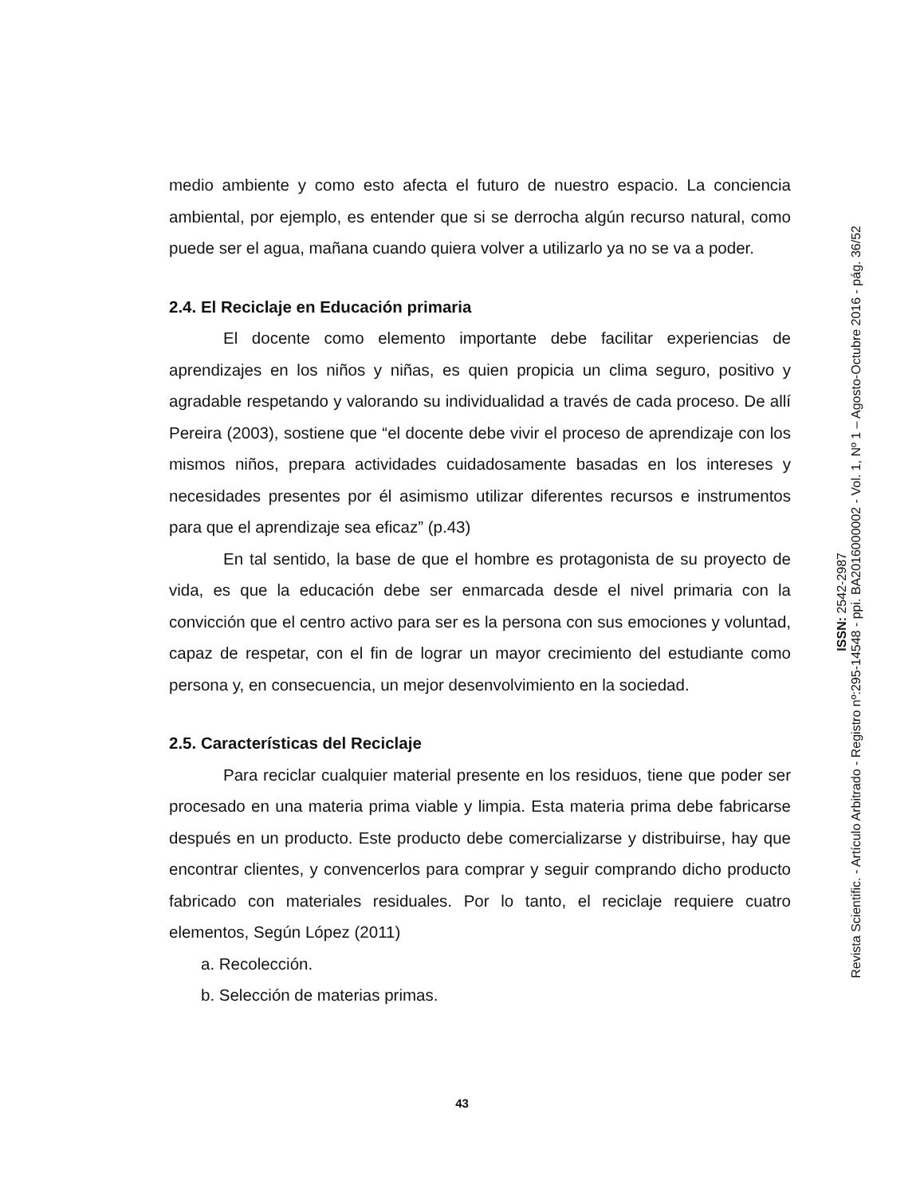medio ambiente y como esto afecta el futuro de nuestro espacio. La conciencia ambiental, por ejemplo, es entender que si se derrocha algún recurso natural, como puede ser el agua, mañana cuando quiera volver a utilizarlo ya no se va a poder.
2.4. El Reciclaje en Educación primaria
El docente como elemento importante debe facilitar experiencias de aprendizajes en los niños y niñas, es quien propicia un clima seguro, positivo y agradable respetando y valorando su individualidad a través de cada proceso. De allí Pereira (2003), sostiene que “el docente debe vivir el proceso de aprendizaje con los mismos niños, prepara actividades cuidadosamente basadas en los intereses y necesidades presentes por él asimismo utilizar diferentes recursos e instrumentos para que el aprendizaje sea eficaz” (p.43)
En tal sentido, la base de que el hombre es protagonista de su proyecto de vida, es que la educación debe ser enmarcada desde el nivel primaria con la convicción que el centro activo para ser es la persona con sus emociones y voluntad, capaz de respetar, con el fin de lograr un mayor crecimiento del estudiante como persona y, en consecuencia, un mejor desenvolvimiento en la sociedad.
2.5. Características del Reciclaje
Para reciclar cualquier material presente en los residuos, tiene que poder ser procesado en una materia prima viable y limpia. Esta materia prima debe fabricarse después en un producto. Este producto debe comercializarse y distribuirse, hay que encontrar clientes, y convencerlos para comprar y seguir comprando dicho producto fabricado con materiales residuales. Por lo tanto, el reciclaje requiere cuatro elementos, Según López (2011)
a. Recolección.
b. Selección de materias primas.
Revista Scientific. - Artículo Arbitrado - Registro nº:295-14548 - ppi. BA2016000002 - Vol. 1, Nº 1 – Agosto-Octubre 2016 - pág. 36/52
ISSN: 2542-2987
43